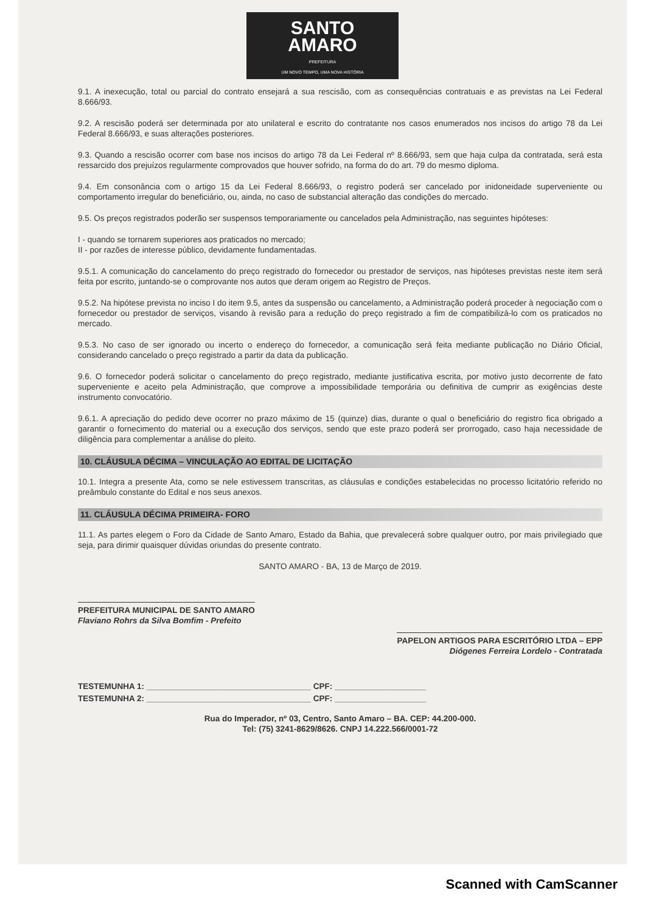SANTO
AMARO
PREFEITURA
UM NOVO TEMPO, UMA NOVA HISTÓRIA
9.1. A inexecução, total ou parcial do contrato ensejará a sua rescisão, com as consequências contratuais e as previstas na Lei Federal 8.666/93.
9.2. A rescisão poderá ser determinada por ato unilateral e escrito do contratante nos casos enumerados nos incisos do artigo 78 da Lei Federal 8.666/93, e suas alterações posteriores.
9.3. Quando a rescisão ocorrer com base nos incisos do artigo 78 da Lei Federal nº 8.666/93, sem que haja culpa da contratada, será esta ressarcido dos prejuízos regularmente comprovados que houver sofrido, na forma do do art. 79 do mesmo diploma.
9.4. Em consonância com o artigo 15 da Lei Federal 8.666/93, o registro poderá ser cancelado por inidoneidade superveniente ou comportamento irregular do beneficiário, ou, ainda, no caso de substancial alteração das condições do mercado.
9.5. Os preços registrados poderão ser suspensos temporariamente ou cancelados pela Administração, nas seguintes hipóteses:
I - quando se tornarem superiores aos praticados no mercado;
II - por razões de interesse público, devidamente fundamentadas.
9.5.1. A comunicação do cancelamento do preço registrado do fornecedor ou prestador de serviços, nas hipóteses previstas neste item será feita por escrito, juntando-se o comprovante nos autos que deram origem ao Registro de Preços.
9.5.2. Na hipótese prevista no inciso I do item 9.5, antes da suspensão ou cancelamento, a Administração poderá proceder à negociação com o fornecedor ou prestador de serviços, visando à revisão para a redução do preço registrado a fim de compatibilizá-lo com os praticados no mercado.
9.5.3. No caso de ser ignorado ou incerto o endereço do fornecedor, a comunicação será feita mediante publicação no Diário Oficial, considerando cancelado o preço registrado a partir da data da publicação.
9.6. O fornecedor poderá solicitar o cancelamento do preço registrado, mediante justificativa escrita, por motivo justo decorrente de fato superveniente e aceito pela Administração, que comprove a impossibilidade temporária ou definitiva de cumprir as exigências deste instrumento convocatório.
9.6.1. A apreciação do pedido deve ocorrer no prazo máximo de 15 (quinze) dias, durante o qual o beneficiário do registro fica obrigado a garantir o fornecimento do material ou a execução dos serviços, sendo que este prazo poderá ser prorrogado, caso haja necessidade de diligência para complementar a análise do pleito.
10. CLÁUSULA DÉCIMA – VINCULAÇÃO AO EDITAL DE LICITAÇÃO
10.1. Integra a presente Ata, como se nele estivessem transcritas, as cláusulas e condições estabelecidas no processo licitatório referido no preâmbulo constante do Edital e nos seus anexos.
11. CLÁUSULA DÉCIMA PRIMEIRA- FORO
11.1. As partes elegem o Foro da Cidade de Santo Amaro, Estado da Bahia, que prevalecerá sobre qualquer outro, por mais privilegiado que seja, para dirimir quaisquer dúvidas oriundas do presente contrato.
SANTO AMARO - BA, 13 de Março de 2019.
PREFEITURA MUNICIPAL DE SANTO AMARO
Flaviano Rohrs da Silva Bomfim - Prefeito
PAPELON ARTIGOS PARA ESCRITÓRIO LTDA – EPP
Diógenes Ferreira Lordelo - Contratada
TESTEMUNHA 1: ____________________________________ CPF: ____________________
TESTEMUNHA 2: ____________________________________ CPF: ____________________
Rua do Imperador, nº 03, Centro, Santo Amaro – BA. CEP: 44.200-000.
Tel: (75) 3241-8629/8626. CNPJ 14.222.566/0001-72
Scanned with CamScanner